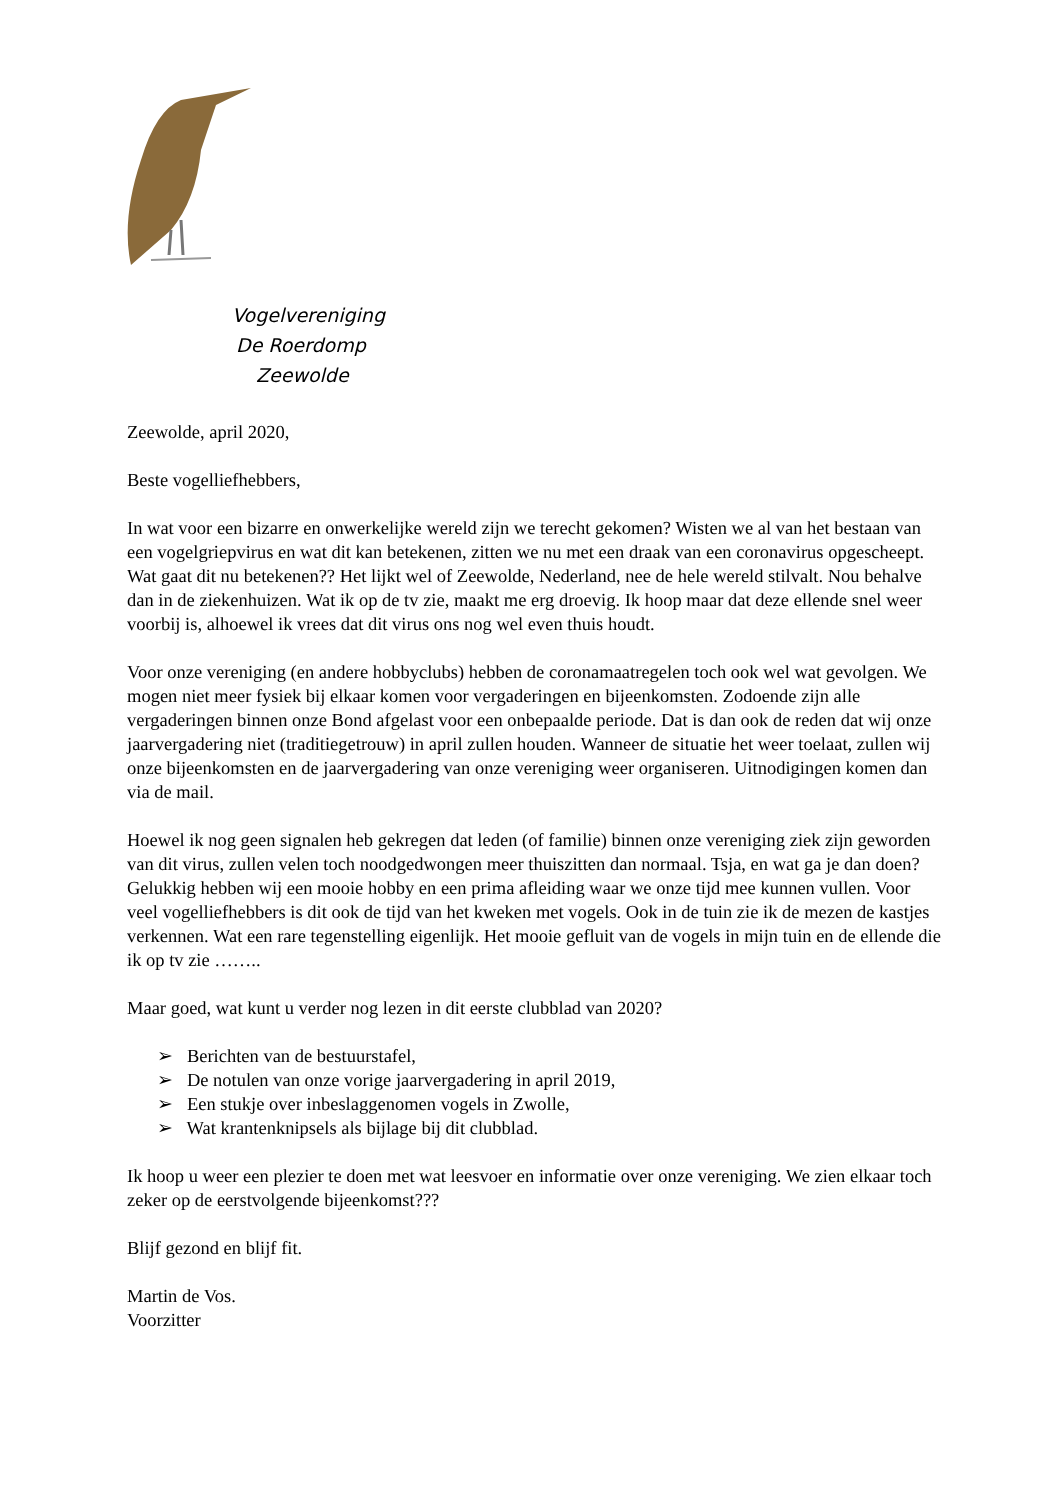Vogelvereniging
De Roerdomp
Zeewolde
Zeewolde, april 2020,
Beste vogelliefhebbers,
In wat voor een bizarre en onwerkelijke wereld zijn we terecht gekomen? Wisten we al van het bestaan van een vogelgriepvirus en wat dit kan betekenen, zitten we nu met een draak van een coronavirus opgescheept. Wat gaat dit nu betekenen?? Het lijkt wel of Zeewolde, Nederland, nee de hele wereld stilvalt. Nou behalve dan in de ziekenhuizen. Wat ik op de tv zie, maakt me erg droevig. Ik hoop maar dat deze ellende snel weer voorbij is, alhoewel ik vrees dat dit virus ons nog wel even thuis houdt.
Voor onze vereniging (en andere hobbyclubs) hebben de coronamaatregelen toch ook wel wat gevolgen. We mogen niet meer fysiek bij elkaar komen voor vergaderingen en bijeenkomsten. Zodoende zijn alle vergaderingen binnen onze Bond afgelast voor een onbepaalde periode. Dat is dan ook de reden dat wij onze jaarvergadering niet (traditiegetrouw) in april zullen houden. Wanneer de situatie het weer toelaat, zullen wij onze bijeenkomsten en de jaarvergadering van onze vereniging weer organiseren. Uitnodigingen komen dan via de mail.
Hoewel ik nog geen signalen heb gekregen dat leden (of familie) binnen onze vereniging ziek zijn geworden van dit virus, zullen velen toch noodgedwongen meer thuiszitten dan normaal. Tsja, en wat ga je dan doen? Gelukkig hebben wij een mooie hobby en een prima afleiding waar we onze tijd mee kunnen vullen. Voor veel vogelliefhebbers is dit ook de tijd van het kweken met vogels. Ook in de tuin zie ik de mezen de kastjes verkennen. Wat een rare tegenstelling eigenlijk. Het mooie gefluit van de vogels in mijn tuin en de ellende die ik op tv zie ……..
Maar goed, wat kunt u verder nog lezen in dit eerste clubblad van 2020?
➢ Berichten van de bestuurstafel,
➢ De notulen van onze vorige jaarvergadering in april 2019,
➢ Een stukje over inbeslaggenomen vogels in Zwolle,
➢ Wat krantenknipsels als bijlage bij dit clubblad.
Ik hoop u weer een plezier te doen met wat leesvoer en informatie over onze vereniging. We zien elkaar toch zeker op de eerstvolgende bijeenkomst???
Blijf gezond en blijf fit.
Martin de Vos.
Voorzitter